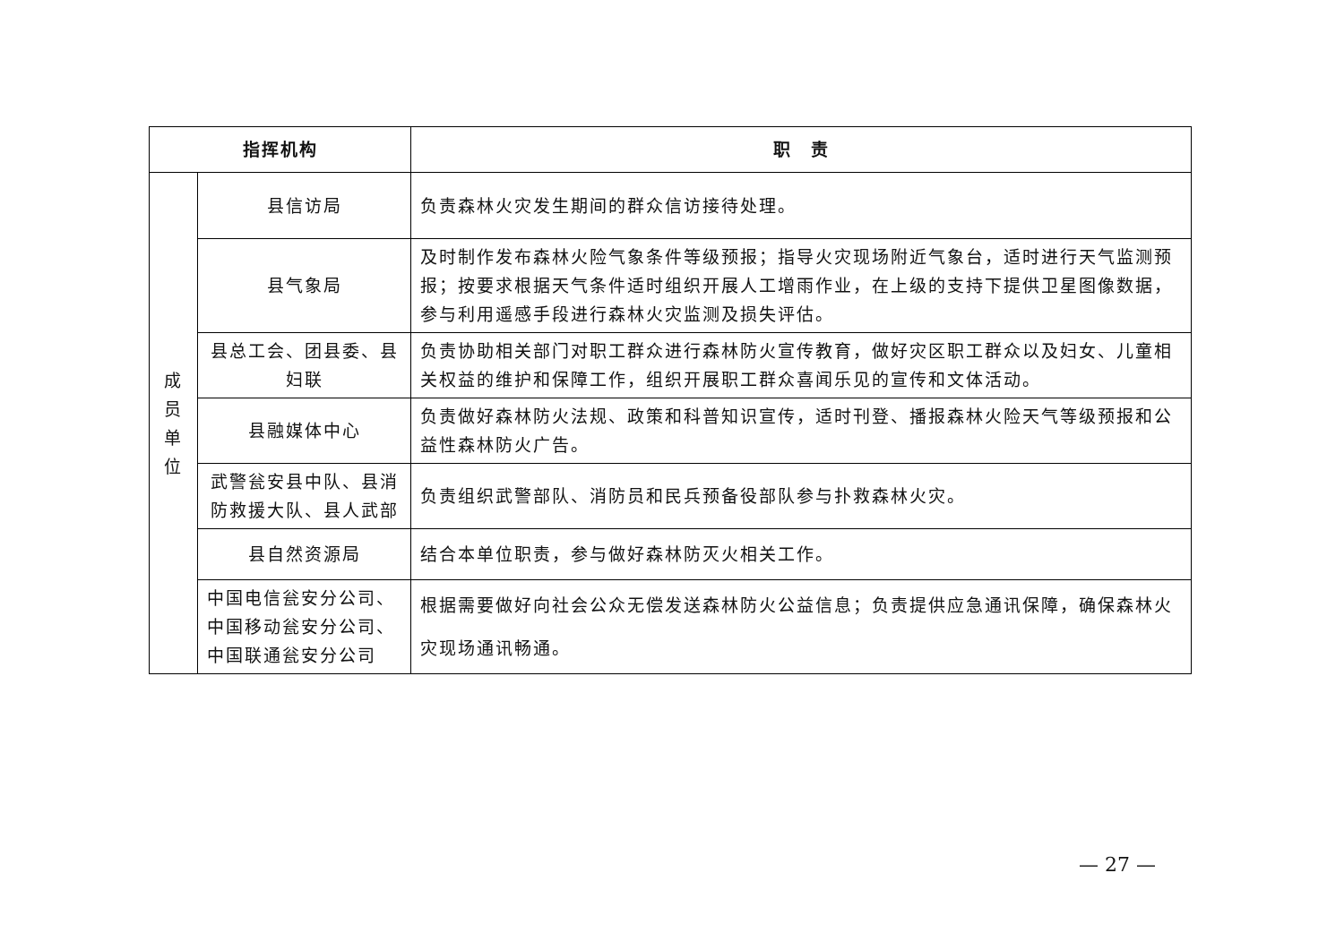| 指挥机构 | | 职 责 |
| --- | --- | --- |
| 成 员 单 位 | 县信访局 | 负责森林火灾发生期间的群众信访接待处理。 |
| | 县气象局 | 及时制作发布森林火险气象条件等级预报；指导火灾现场附近气象台，适时进行天气监测预报；按要求根据天气条件适时组织开展人工增雨作业，在上级的支持下提供卫星图像数据，参与利用遥感手段进行森林火灾监测及损失评估。 |
| | 县总工会、团县委、县妇联 | 负责协助相关部门对职工群众进行森林防火宣传教育，做好灾区职工群众以及妇女、儿童相关权益的维护和保障工作，组织开展职工群众喜闻乐见的宣传和文体活动。 |
| | 县融媒体中心 | 负责做好森林防火法规、政策和科普知识宣传，适时刊登、播报森林火险天气等级预报和公益性森林防火广告。 |
| | 武警瓮安县中队、县消防救援大队、县人武部 | 负责组织武警部队、消防员和民兵预备役部队参与扑救森林火灾。 |
| | 县自然资源局 | 结合本单位职责，参与做好森林防灭火相关工作。 |
| | 中国电信瓮安分公司、中国移动瓮安分公司、中国联通瓮安分公司 | 根据需要做好向社会公众无偿发送森林防火公益信息；负责提供应急通讯保障，确保森林火灾现场通讯畅通。 |
— 27 —